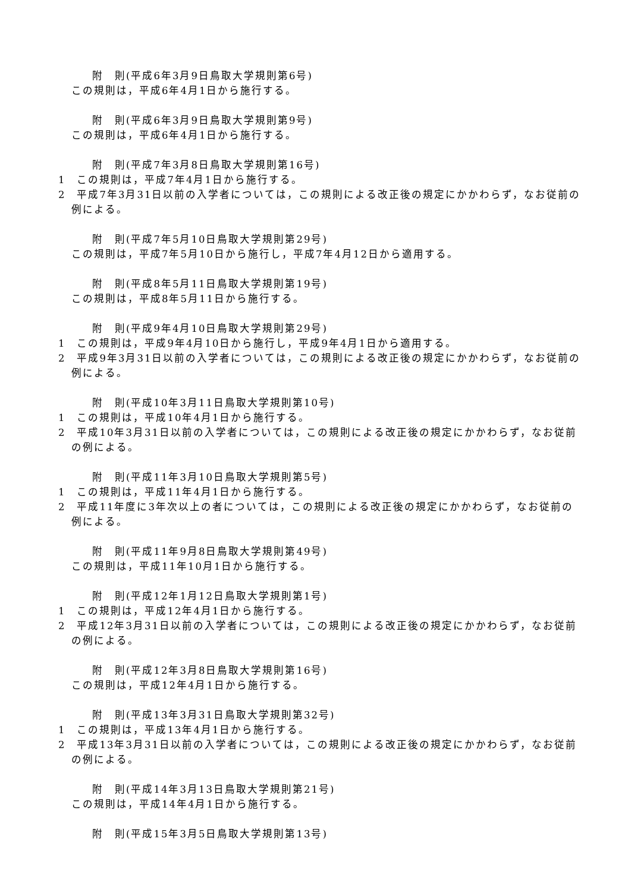附　則(平成6年3月9日鳥取大学規則第6号)
この規則は，平成6年4月1日から施行する。
附　則(平成6年3月9日鳥取大学規則第9号)
この規則は，平成6年4月1日から施行する。
附　則(平成7年3月8日鳥取大学規則第16号)
1　この規則は，平成7年4月1日から施行する。
2　平成7年3月31日以前の入学者については，この規則による改正後の規定にかかわらず，なお従前の例による。
附　則(平成7年5月10日鳥取大学規則第29号)
この規則は，平成7年5月10日から施行し，平成7年4月12日から適用する。
附　則(平成8年5月11日鳥取大学規則第19号)
この規則は，平成8年5月11日から施行する。
附　則(平成9年4月10日鳥取大学規則第29号)
1　この規則は，平成9年4月10日から施行し，平成9年4月1日から適用する。
2　平成9年3月31日以前の入学者については，この規則による改正後の規定にかかわらず，なお従前の例による。
附　則(平成10年3月11日鳥取大学規則第10号)
1　この規則は，平成10年4月1日から施行する。
2　平成10年3月31日以前の入学者については，この規則による改正後の規定にかかわらず，なお従前の例による。
附　則(平成11年3月10日鳥取大学規則第5号)
1　この規則は，平成11年4月1日から施行する。
2　平成11年度に3年次以上の者については，この規則による改正後の規定にかかわらず，なお従前の例による。
附　則(平成11年9月8日鳥取大学規則第49号)
この規則は，平成11年10月1日から施行する。
附　則(平成12年1月12日鳥取大学規則第1号)
1　この規則は，平成12年4月1日から施行する。
2　平成12年3月31日以前の入学者については，この規則による改正後の規定にかかわらず，なお従前の例による。
附　則(平成12年3月8日鳥取大学規則第16号)
この規則は，平成12年4月1日から施行する。
附　則(平成13年3月31日鳥取大学規則第32号)
1　この規則は，平成13年4月1日から施行する。
2　平成13年3月31日以前の入学者については，この規則による改正後の規定にかかわらず，なお従前の例による。
附　則(平成14年3月13日鳥取大学規則第21号)
この規則は，平成14年4月1日から施行する。
附　則(平成15年3月5日鳥取大学規則第13号)